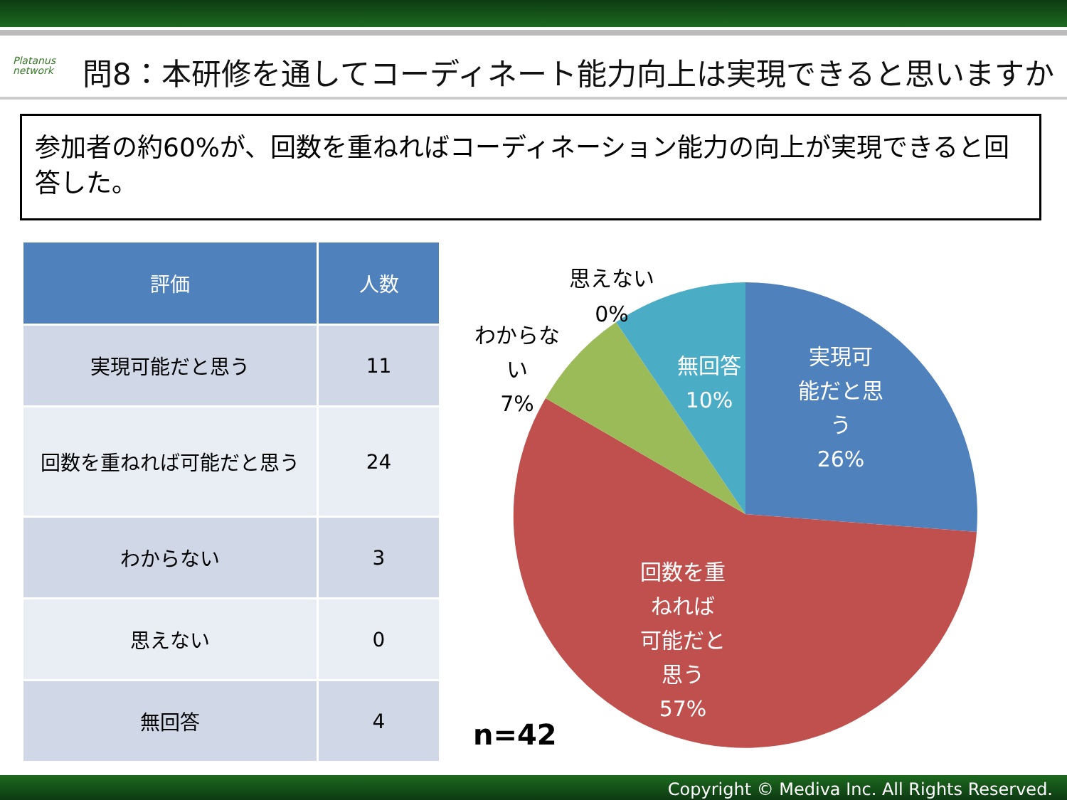Platanus
network
問8：本研修を通してコーディネート能力向上は実現できると思いますか
参加者の約60%が、回数を重ねればコーディネーション能力の向上が実現できると回答した。
| 評価 | 人数 |
| --- | --- |
| 実現可能だと思う | 11 |
| 回数を重ねれば可能だと思う | 24 |
| わからない | 3 |
| 思えない | 0 |
| 無回答 | 4 |
実現可
能だと思
う
26%
無回答
10%
回数を重
ねれば
可能だと
思う
57%
思えない
0%
わからな
い
7%
n=42
Copyright © Mediva Inc. All Rights Reserved.